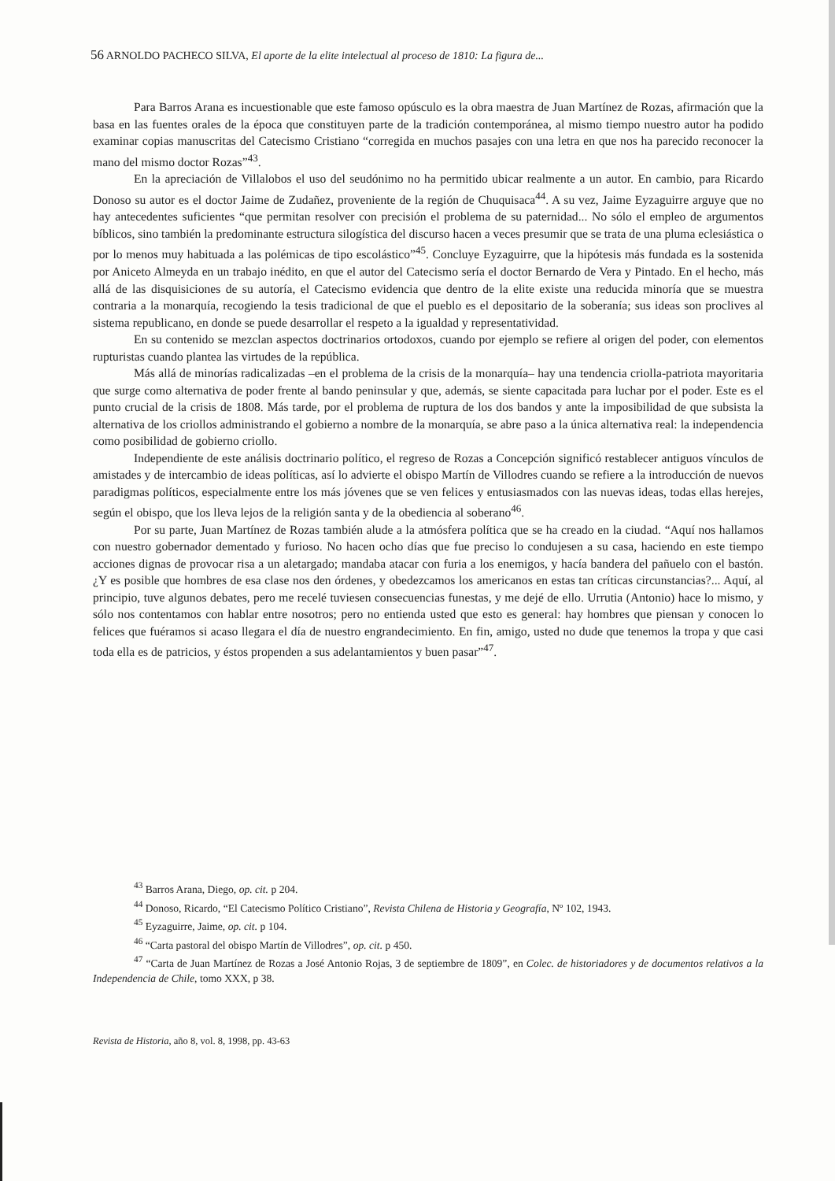56 ARNOLDO PACHECO SILVA, El aporte de la elite intelectual al proceso de 1810: La figura de...
Para Barros Arana es incuestionable que este famoso opúsculo es la obra maestra de Juan Martínez de Rozas, afirmación que la basa en las fuentes orales de la época que constituyen parte de la tradición contemporánea, al mismo tiempo nuestro autor ha podido examinar copias manuscritas del Catecismo Cristiano “corregida en muchos pasajes con una letra en que nos ha parecido reconocer la mano del mismo doctor Rozas”<sup>43</sup>.
En la apreciación de Villalobos el uso del seudónimo no ha permitido ubicar realmente a un autor. En cambio, para Ricardo Donoso su autor es el doctor Jaime de Zudañez, proveniente de la región de Chuquisaca<sup>44</sup>. A su vez, Jaime Eyzaguirre arguye que no hay antecedentes suficientes “que permitan resolver con precisión el problema de su paternidad... No sólo el empleo de argumentos bíblicos, sino también la predominante estructura silogística del discurso hacen a veces presumir que se trata de una pluma eclesiástica o por lo menos muy habituada a las polémicas de tipo escolástico”<sup>45</sup>. Concluye Eyzaguirre, que la hipótesis más fundada es la sostenida por Aniceto Almeyda en un trabajo inédito, en que el autor del Catecismo sería el doctor Bernardo de Vera y Pintado. En el hecho, más allá de las disquisiciones de su autoría, el Catecismo evidencia que dentro de la elite existe una reducida minoría que se muestra contraria a la monarquía, recogiendo la tesis tradicional de que el pueblo es el depositario de la soberanía; sus ideas son proclives al sistema republicano, en donde se puede desarrollar el respeto a la igualdad y representatividad.
En su contenido se mezclan aspectos doctrinarios ortodoxos, cuando por ejemplo se refiere al origen del poder, con elementos rupturistas cuando plantea las virtudes de la república.
Más allá de minorías radicalizadas –en el problema de la crisis de la monarquía– hay una tendencia criolla-patriota mayoritaria que surge como alternativa de poder frente al bando peninsular y que, además, se siente capacitada para luchar por el poder. Este es el punto crucial de la crisis de 1808. Más tarde, por el problema de ruptura de los dos bandos y ante la imposibilidad de que subsista la alternativa de los criollos administrando el gobierno a nombre de la monarquía, se abre paso a la única alternativa real: la independencia como posibilidad de gobierno criollo.
Independiente de este análisis doctrinario político, el regreso de Rozas a Concepción significó restablecer antiguos vínculos de amistades y de intercambio de ideas políticas, así lo advierte el obispo Martín de Villodres cuando se refiere a la introducción de nuevos paradigmas políticos, especialmente entre los más jóvenes que se ven felices y entusiasmados con las nuevas ideas, todas ellas herejes, según el obispo, que los lleva lejos de la religión santa y de la obediencia al soberano<sup>46</sup>.
Por su parte, Juan Martínez de Rozas también alude a la atmósfera política que se ha creado en la ciudad. “Aquí nos hallamos con nuestro gobernador dementado y furioso. No hacen ocho días que fue preciso lo condujesen a su casa, haciendo en este tiempo acciones dignas de provocar risa a un aletargado; mandaba atacar con furia a los enemigos, y hacía bandera del pañuelo con el bastón. ¿Y es posible que hombres de esa clase nos den órdenes, y obedezcamos los americanos en estas tan críticas circunstancias?... Aquí, al principio, tuve algunos debates, pero me recelé tuviesen consecuencias funestas, y me dejé de ello. Urrutia (Antonio) hace lo mismo, y sólo nos contentamos con hablar entre nosotros; pero no entienda usted que esto es general: hay hombres que piensan y conocen lo felices que fuéramos si acaso llegara el día de nuestro engrandecimiento. En fin, amigo, usted no dude que tenemos la tropa y que casi toda ella es de patricios, y éstos propenden a sus adelantamientos y buen pasar”<sup>47</sup>.
<sup>43</sup> Barros Arana, Diego, op. cit. p 204.
<sup>44</sup> Donoso, Ricardo, “El Catecismo Político Cristiano”, Revista Chilena de Historia y Geografía, Nº 102, 1943.
<sup>45</sup> Eyzaguirre, Jaime, op. cit. p 104.
<sup>46</sup> “Carta pastoral del obispo Martín de Villodres”, op. cit. p 450.
<sup>47</sup> “Carta de Juan Martínez de Rozas a José Antonio Rojas, 3 de septiembre de 1809”, en Colec. de historiadores y de documentos relativos a la Independencia de Chile, tomo XXX, p 38.
Revista de Historia, año 8, vol. 8, 1998, pp. 43-63